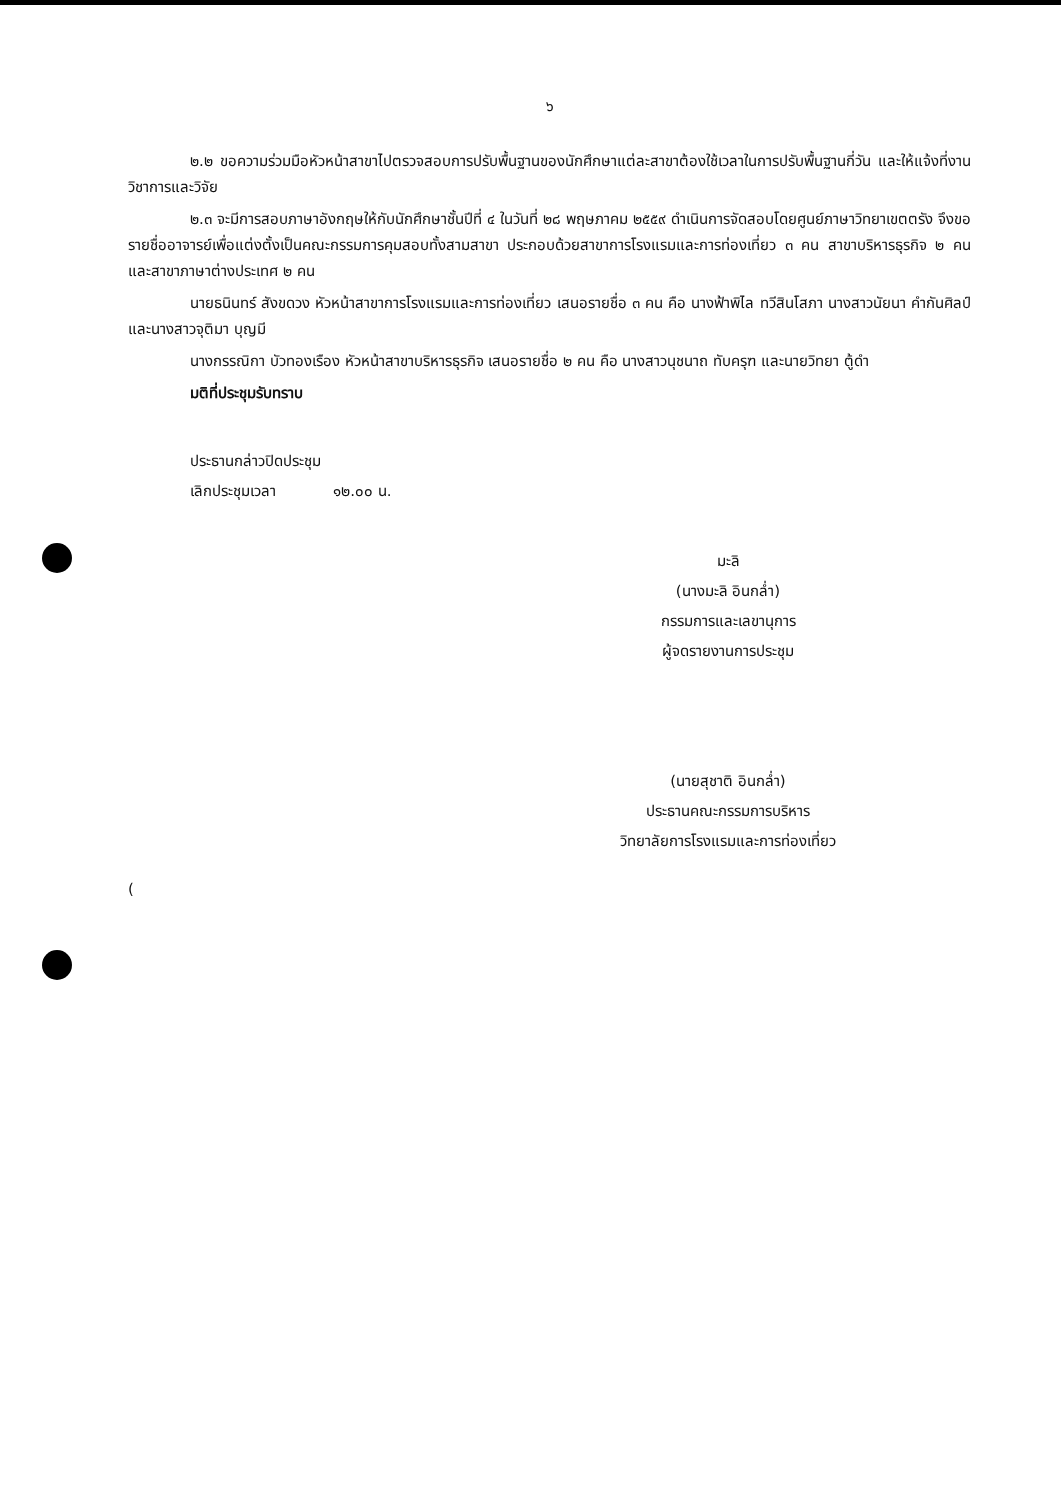๖
๒.๒ ขอความร่วมมือหัวหน้าสาขาไปตรวจสอบการปรับพื้นฐานของนักศึกษาแต่ละสาขาต้องใช้เวลาในการปรับพื้นฐานกี่วัน และให้แจ้งที่งานวิชาการและวิจัย
๒.๓ จะมีการสอบภาษาอังกฤษให้กับนักศึกษาชั้นปีที่ ๔ ในวันที่ ๒๘ พฤษภาคม ๒๕๕๙ ดำเนินการจัดสอบโดยศูนย์ภาษาวิทยาเขตตรัง จึงขอรายชื่ออาจารย์เพื่อแต่งตั้งเป็นคณะกรรมการคุมสอบทั้งสามสาขา ประกอบด้วยสาขาการโรงแรมและการท่องเที่ยว ๓ คน สาขาบริหารธุรกิจ ๒ คน และสาขาภาษาต่างประเทศ ๒ คน
นายธนินทร์ สังขดวง หัวหน้าสาขาการโรงแรมและการท่องเที่ยว เสนอรายชื่อ ๓ คน คือ นางฟ้าพิไล ทวีสินโสภา นางสาวนัยนา คำกันศิลป์ และนางสาวจุติมา บุญมี
นางกรรณิกา บัวทองเรือง หัวหน้าสาขาบริหารธุรกิจ เสนอรายชื่อ ๒ คน คือ นางสาวนุชนาถ ทับครุฑ และนายวิทยา ตู้ดำ
มติที่ประชุมรับทราบ
ประธานกล่าวปิดประชุม
เลิกประชุมเวลา ๑๒.๐๐ น.
มะลิ
(นางมะลิ อินกล่ำ)
กรรมการและเลขานุการ
ผู้จดรายงานการประชุม
(นายสุชาติ อินกล่ำ)
ประธานคณะกรรมการบริหาร
วิทยาลัยการโรงแรมและการท่องเที่ยว
(